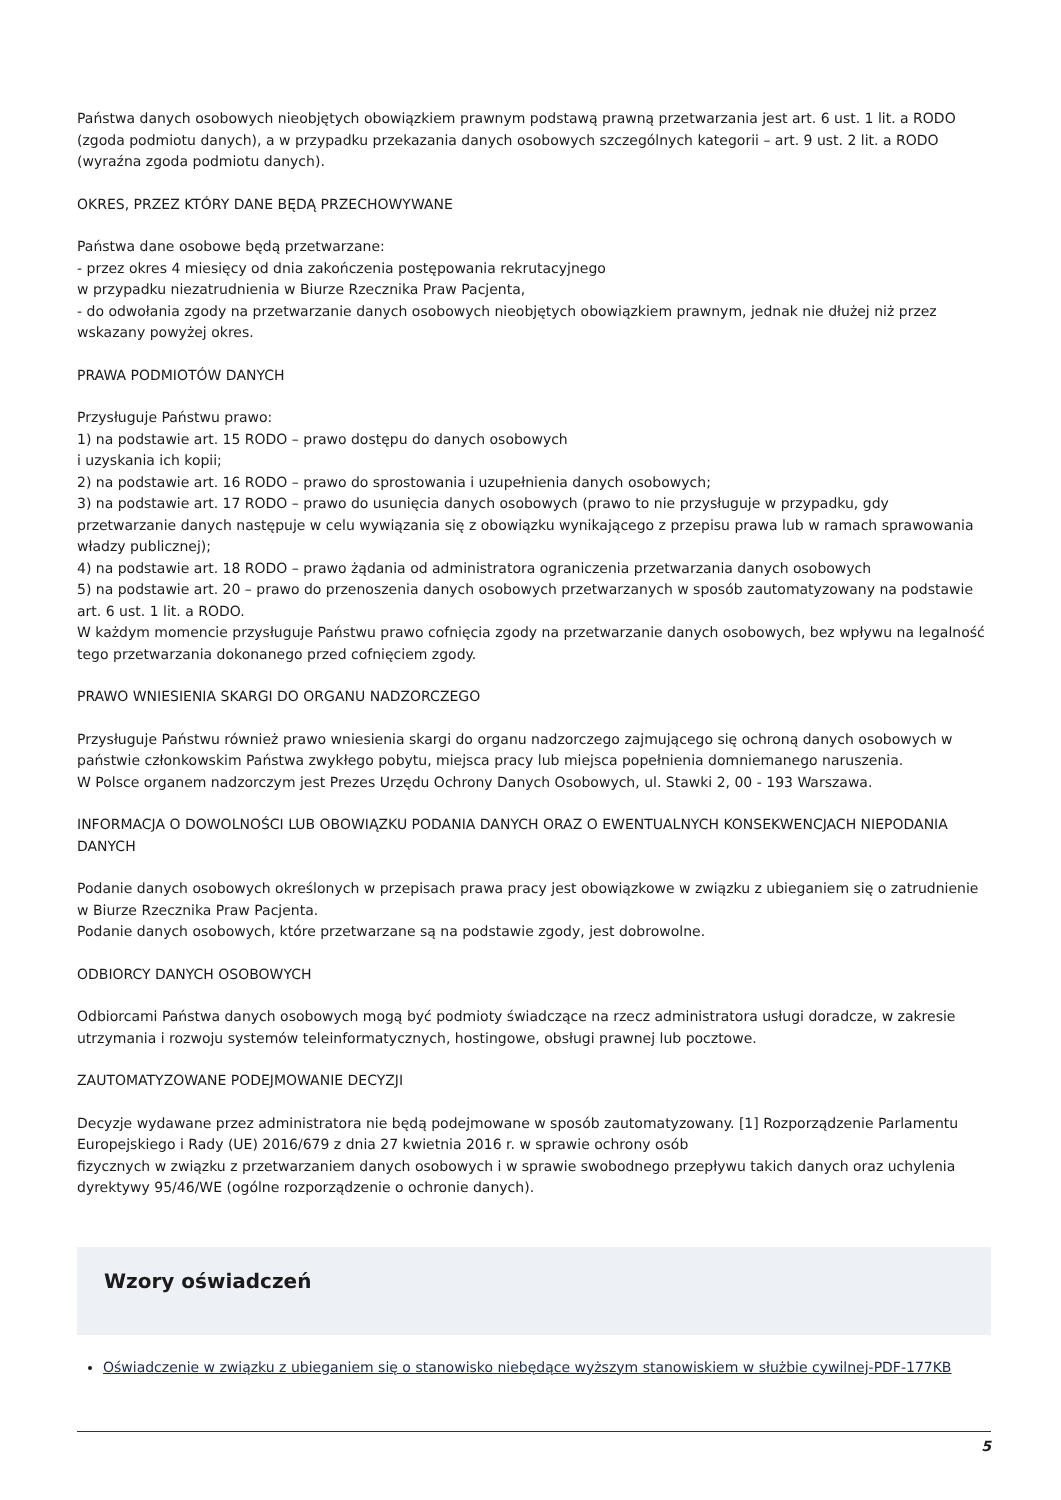Państwa danych osobowych nieobjętych obowiązkiem prawnym podstawą prawną przetwarzania jest art. 6 ust. 1 lit. a RODO (zgoda podmiotu danych), a w przypadku przekazania danych osobowych szczególnych kategorii – art. 9 ust. 2 lit. a RODO (wyraźna zgoda podmiotu danych).
OKRES, PRZEZ KTÓRY DANE BĘDĄ PRZECHOWYWANE
Państwa dane osobowe będą przetwarzane:
- przez okres 4 miesięcy od dnia zakończenia postępowania rekrutacyjnego
w przypadku niezatrudnienia w Biurze Rzecznika Praw Pacjenta,
- do odwołania zgody na przetwarzanie danych osobowych nieobjętych obowiązkiem prawnym, jednak nie dłużej niż przez wskazany powyżej okres.
PRAWA PODMIOTÓW DANYCH
Przysługuje Państwu prawo:
1) na podstawie art. 15 RODO – prawo dostępu do danych osobowych
i uzyskania ich kopii;
2) na podstawie art. 16 RODO – prawo do sprostowania i uzupełnienia danych osobowych;
3) na podstawie art. 17 RODO – prawo do usunięcia danych osobowych (prawo to nie przysługuje w przypadku, gdy przetwarzanie danych następuje w celu wywiązania się z obowiązku wynikającego z przepisu prawa lub w ramach sprawowania władzy publicznej);
4) na podstawie art. 18 RODO – prawo żądania od administratora ograniczenia przetwarzania danych osobowych
5) na podstawie art. 20 – prawo do przenoszenia danych osobowych przetwarzanych w sposób zautomatyzowany na podstawie art. 6 ust. 1 lit. a RODO.
W każdym momencie przysługuje Państwu prawo cofnięcia zgody na przetwarzanie danych osobowych, bez wpływu na legalność tego przetwarzania dokonanego przed cofnięciem zgody.
PRAWO WNIESIENIA SKARGI DO ORGANU NADZORCZEGO
Przysługuje Państwu również prawo wniesienia skargi do organu nadzorczego zajmującego się ochroną danych osobowych w państwie członkowskim Państwa zwykłego pobytu, miejsca pracy lub miejsca popełnienia domniemanego naruszenia.
W Polsce organem nadzorczym jest Prezes Urzędu Ochrony Danych Osobowych, ul. Stawki 2, 00 - 193 Warszawa.
INFORMACJA O DOWOLNOŚCI LUB OBOWIĄZKU PODANIA DANYCH ORAZ O EWENTUALNYCH KONSEKWENCJACH NIEPODANIA DANYCH
Podanie danych osobowych określonych w przepisach prawa pracy jest obowiązkowe w związku z ubieganiem się o zatrudnienie w Biurze Rzecznika Praw Pacjenta.
Podanie danych osobowych, które przetwarzane są na podstawie zgody, jest dobrowolne.
ODBIORCY DANYCH OSOBOWYCH
Odbiorcami Państwa danych osobowych mogą być podmioty świadczące na rzecz administratora usługi doradcze, w zakresie utrzymania i rozwoju systemów teleinformatycznych, hostingowe, obsługi prawnej lub pocztowe.
ZAUTOMATYZOWANE PODEJMOWANIE DECYZJI
Decyzje wydawane przez administratora nie będą podejmowane w sposób zautomatyzowany. [1] Rozporządzenie Parlamentu Europejskiego i Rady (UE) 2016/679 z dnia 27 kwietnia 2016 r. w sprawie ochrony osób
fizycznych w związku z przetwarzaniem danych osobowych i w sprawie swobodnego przepływu takich danych oraz uchylenia dyrektywy 95/46/WE (ogólne rozporządzenie o ochronie danych).
Wzory oświadczeń
Oświadczenie w związku z ubieganiem się o stanowisko niebędące wyższym stanowiskiem w służbie cywilnej-PDF-177KB
5